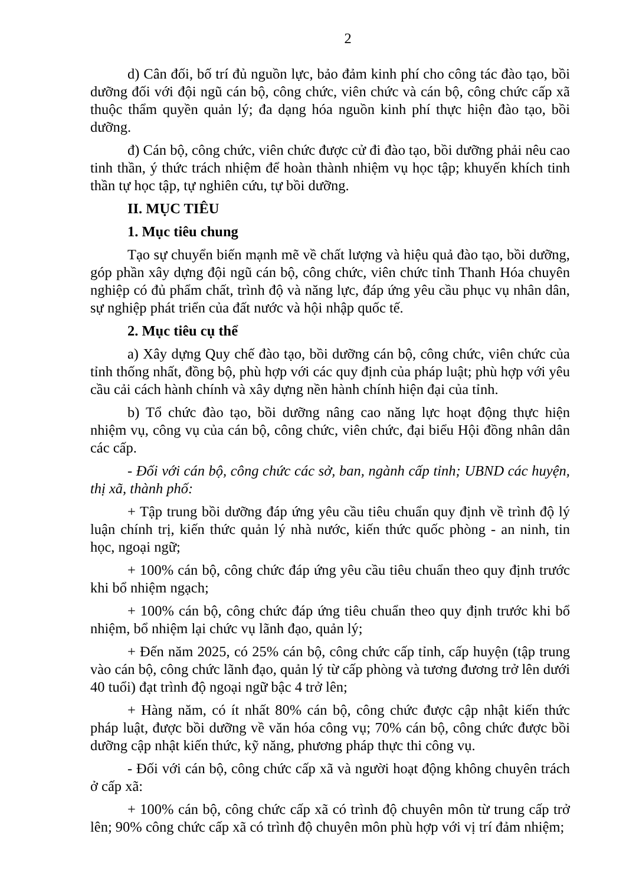2
d) Cân đối, bố trí đủ nguồn lực, bảo đảm kinh phí cho công tác đào tạo, bồi dưỡng đối với đội ngũ cán bộ, công chức, viên chức và cán bộ, công chức cấp xã thuộc thẩm quyền quản lý; đa dạng hóa nguồn kinh phí thực hiện đào tạo, bồi dưỡng.
đ) Cán bộ, công chức, viên chức được cử đi đào tạo, bồi dưỡng phải nêu cao tinh thần, ý thức trách nhiệm để hoàn thành nhiệm vụ học tập; khuyến khích tinh thần tự học tập, tự nghiên cứu, tự bồi dưỡng.
II. MỤC TIÊU
1. Mục tiêu chung
Tạo sự chuyển biến mạnh mẽ về chất lượng và hiệu quả đào tạo, bồi dưỡng, góp phần xây dựng đội ngũ cán bộ, công chức, viên chức tỉnh Thanh Hóa chuyên nghiệp có đủ phẩm chất, trình độ và năng lực, đáp ứng yêu cầu phục vụ nhân dân, sự nghiệp phát triển của đất nước và hội nhập quốc tế.
2. Mục tiêu cụ thể
a) Xây dựng Quy chế đào tạo, bồi dưỡng cán bộ, công chức, viên chức của tỉnh thống nhất, đồng bộ, phù hợp với các quy định của pháp luật; phù hợp với yêu cầu cải cách hành chính và xây dựng nền hành chính hiện đại của tỉnh.
b) Tổ chức đào tạo, bồi dưỡng nâng cao năng lực hoạt động thực hiện nhiệm vụ, công vụ của cán bộ, công chức, viên chức, đại biểu Hội đồng nhân dân các cấp.
- Đối với cán bộ, công chức các sở, ban, ngành cấp tỉnh; UBND các huyện, thị xã, thành phố:
+ Tập trung bồi dưỡng đáp ứng yêu cầu tiêu chuẩn quy định về trình độ lý luận chính trị, kiến thức quản lý nhà nước, kiến thức quốc phòng - an ninh, tin học, ngoại ngữ;
+ 100% cán bộ, công chức đáp ứng yêu cầu tiêu chuẩn theo quy định trước khi bổ nhiệm ngạch;
+ 100% cán bộ, công chức đáp ứng tiêu chuẩn theo quy định trước khi bổ nhiệm, bổ nhiệm lại chức vụ lãnh đạo, quản lý;
+ Đến năm 2025, có 25% cán bộ, công chức cấp tỉnh, cấp huyện (tập trung vào cán bộ, công chức lãnh đạo, quản lý từ cấp phòng và tương đương trở lên dưới 40 tuổi) đạt trình độ ngoại ngữ bậc 4 trở lên;
+ Hàng năm, có ít nhất 80% cán bộ, công chức được cập nhật kiến thức pháp luật, được bồi dưỡng về văn hóa công vụ; 70% cán bộ, công chức được bồi dưỡng cập nhật kiến thức, kỹ năng, phương pháp thực thi công vụ.
- Đối với cán bộ, công chức cấp xã và người hoạt động không chuyên trách ở cấp xã:
+ 100% cán bộ, công chức cấp xã có trình độ chuyên môn từ trung cấp trở lên; 90% công chức cấp xã có trình độ chuyên môn phù hợp với vị trí đảm nhiệm;